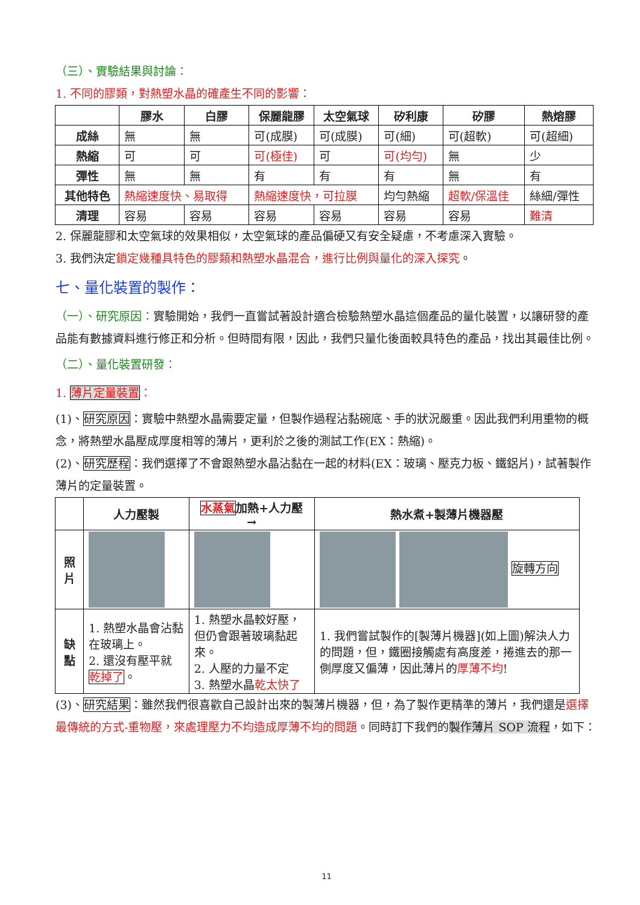（三）、實驗結果與討論：
1. 不同的膠類，對熱塑水晶的確產生不同的影響：
| | 膠水 | 白膠 | 保麗龍膠 | 太空氣球 | 矽利康 | 矽膠 | 熱熔膠 |
| --- | --- | --- | --- | --- | --- | --- | --- |
| 成絲 | 無 | 無 | 可(成膜) | 可(成膜) | 可(細) | 可(超軟) | 可(超細) |
| 熱縮 | 可 | 可 | 可(極佳) | 可 | 可(均勻) | 無 | 少 |
| 彈性 | 無 | 無 | 有 | 有 | 有 | 無 | 有 |
| 其他特色 | 熱縮速度快、易取得 | | 熱縮速度快，可拉膜 | | 均勻熱縮 | 超軟/保溫佳 | 絲細/彈性 |
| 清理 | 容易 | 容易 | 容易 | 容易 | 容易 | 容易 | 難清 |
2. 保麗龍膠和太空氣球的效果相似，太空氣球的產品偏硬又有安全疑慮，不考慮深入實驗。
3. 我們決定鎖定幾種具特色的膠類和熱塑水晶混合，進行比例與量化的深入探究。
七、量化裝置的製作：
（一）、研究原因：實驗開始，我們一直嘗試著設計適合檢驗熱塑水晶這個產品的量化裝置，以讓研發的產品能有數據資料進行修正和分析。但時間有限，因此，我們只量化後面較具特色的產品，找出其最佳比例。
（二）、量化裝置研發：
1. 薄片定量裝置：
(1)、研究原因：實驗中熱塑水晶需要定量，但製作過程沾黏碗底、手的狀況嚴重。因此我們利用重物的概念，將熱塑水晶壓成厚度相等的薄片，更利於之後的測試工作(EX：熱縮)。
(2)、研究歷程：我們選擇了不會跟熱塑水晶沾黏在一起的材料(EX：玻璃、壓克力板、鐵鋁片)，試著製作薄片的定量裝置。
| | 人力壓製 | 水蒸氣 加熱+人力壓 → | 熱水煮+製薄片機器壓 |
| --- | --- | --- | --- |
| 照片 | | | 旋轉方向 |
| 缺點 | 1. 熱塑水晶會沾黏在玻璃上。 2. 還沒有壓平就 乾掉了 。 | 1. 熱塑水晶較好壓，但仍會跟著玻璃黏起來。 2. 人壓的力量不定 3. 熱塑水晶 乾太快了 | 1. 我們嘗試製作的[製薄片機器](如上圖)解決人力的問題，但，鐵圈接觸處有高度差，捲進去的那一側厚度又偏薄，因此薄片的 厚薄不均 ! |
(3)、研究結果：雖然我們很喜歡自己設計出來的製薄片機器，但，為了製作更精準的薄片，我們還是選擇最傳統的方式-重物壓，來處理壓力不均造成厚薄不均的問題。同時訂下我們的製作薄片 SOP 流程，如下：
11